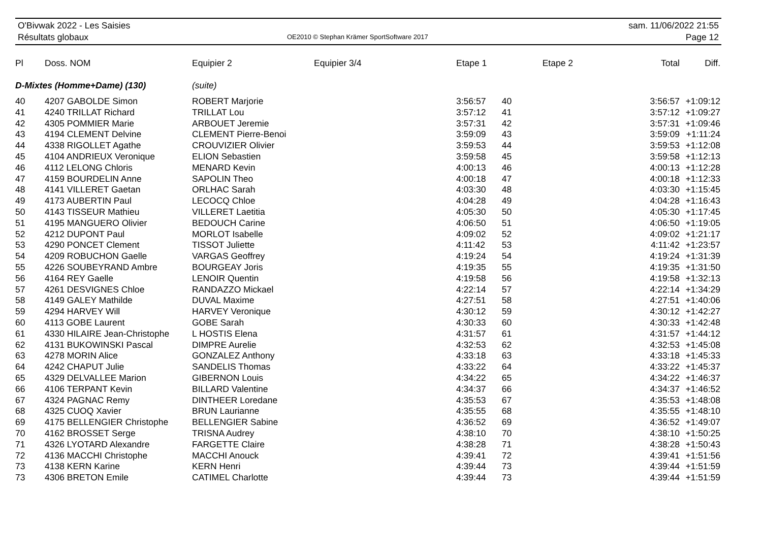O'Bivwak 2022 - Les Saisies
Résultats globaux
OE2010 © Stephan Krämer SportSoftware 2017
sam. 11/06/2022 21:55
Page 12
| Pl | Doss. NOM | Equipier 2 | Equipier 3/4 | Etape 1 | Etape 2 | Total | Diff. |
| --- | --- | --- | --- | --- | --- | --- | --- |
| D-Mixtes (Homme+Dame) (130) | | (suite) | | | | | |
| 40 | 4207 GABOLDE Simon | ROBERT Marjorie | | 3:56:57 | 40 | 3:56:57 | +1:09:12 |
| 41 | 4240 TRILLAT Richard | TRILLAT Lou | | 3:57:12 | 41 | 3:57:12 | +1:09:27 |
| 42 | 4305 POMMIER Marie | ARBOUET Jeremie | | 3:57:31 | 42 | 3:57:31 | +1:09:46 |
| 43 | 4194 CLEMENT Delvine | CLEMENT Pierre-Benoi | | 3:59:09 | 43 | 3:59:09 | +1:11:24 |
| 44 | 4338 RIGOLLET Agathe | CROUVIZIER Olivier | | 3:59:53 | 44 | 3:59:53 | +1:12:08 |
| 45 | 4104 ANDRIEUX Veronique | ELION Sebastien | | 3:59:58 | 45 | 3:59:58 | +1:12:13 |
| 46 | 4112 LELONG Chloris | MENARD Kevin | | 4:00:13 | 46 | 4:00:13 | +1:12:28 |
| 47 | 4159 BOURDELIN Anne | SAPOLIN Theo | | 4:00:18 | 47 | 4:00:18 | +1:12:33 |
| 48 | 4141 VILLERET Gaetan | ORLHAC Sarah | | 4:03:30 | 48 | 4:03:30 | +1:15:45 |
| 49 | 4173 AUBERTIN Paul | LECOCQ Chloe | | 4:04:28 | 49 | 4:04:28 | +1:16:43 |
| 50 | 4143 TISSEUR Mathieu | VILLERET Laetitia | | 4:05:30 | 50 | 4:05:30 | +1:17:45 |
| 51 | 4195 MANGUERO Olivier | BEDOUCH Carine | | 4:06:50 | 51 | 4:06:50 | +1:19:05 |
| 52 | 4212 DUPONT Paul | MORLOT Isabelle | | 4:09:02 | 52 | 4:09:02 | +1:21:17 |
| 53 | 4290 PONCET Clement | TISSOT Juliette | | 4:11:42 | 53 | 4:11:42 | +1:23:57 |
| 54 | 4209 ROBUCHON Gaelle | VARGAS Geoffrey | | 4:19:24 | 54 | 4:19:24 | +1:31:39 |
| 55 | 4226 SOUBEYRAND Ambre | BOURGEAY Joris | | 4:19:35 | 55 | 4:19:35 | +1:31:50 |
| 56 | 4164 REY Gaelle | LENOIR Quentin | | 4:19:58 | 56 | 4:19:58 | +1:32:13 |
| 57 | 4261 DESVIGNES Chloe | RANDAZZO Mickael | | 4:22:14 | 57 | 4:22:14 | +1:34:29 |
| 58 | 4149 GALEY Mathilde | DUVAL Maxime | | 4:27:51 | 58 | 4:27:51 | +1:40:06 |
| 59 | 4294 HARVEY Will | HARVEY Veronique | | 4:30:12 | 59 | 4:30:12 | +1:42:27 |
| 60 | 4113 GOBE Laurent | GOBE Sarah | | 4:30:33 | 60 | 4:30:33 | +1:42:48 |
| 61 | 4330 HILAIRE Jean-Christophe | L HOSTIS Elena | | 4:31:57 | 61 | 4:31:57 | +1:44:12 |
| 62 | 4131 BUKOWINSKI Pascal | DIMPRE Aurelie | | 4:32:53 | 62 | 4:32:53 | +1:45:08 |
| 63 | 4278 MORIN Alice | GONZALEZ Anthony | | 4:33:18 | 63 | 4:33:18 | +1:45:33 |
| 64 | 4242 CHAPUT Julie | SANDELIS Thomas | | 4:33:22 | 64 | 4:33:22 | +1:45:37 |
| 65 | 4329 DELVALLEE Marion | GIBERNON Louis | | 4:34:22 | 65 | 4:34:22 | +1:46:37 |
| 66 | 4106 TERPANT Kevin | BILLARD Valentine | | 4:34:37 | 66 | 4:34:37 | +1:46:52 |
| 67 | 4324 PAGNAC Remy | DINTHEER Loredane | | 4:35:53 | 67 | 4:35:53 | +1:48:08 |
| 68 | 4325 CUOQ Xavier | BRUN Laurianne | | 4:35:55 | 68 | 4:35:55 | +1:48:10 |
| 69 | 4175 BELLENGIER Christophe | BELLENGIER Sabine | | 4:36:52 | 69 | 4:36:52 | +1:49:07 |
| 70 | 4162 BROSSET Serge | TRISNA Audrey | | 4:38:10 | 70 | 4:38:10 | +1:50:25 |
| 71 | 4326 LYOTARD Alexandre | FARGETTE Claire | | 4:38:28 | 71 | 4:38:28 | +1:50:43 |
| 72 | 4136 MACCHI Christophe | MACCHI Anouck | | 4:39:41 | 72 | 4:39:41 | +1:51:56 |
| 73 | 4138 KERN Karine | KERN Henri | | 4:39:44 | 73 | 4:39:44 | +1:51:59 |
| 73 | 4306 BRETON Emile | CATIMEL Charlotte | | 4:39:44 | 73 | 4:39:44 | +1:51:59 |